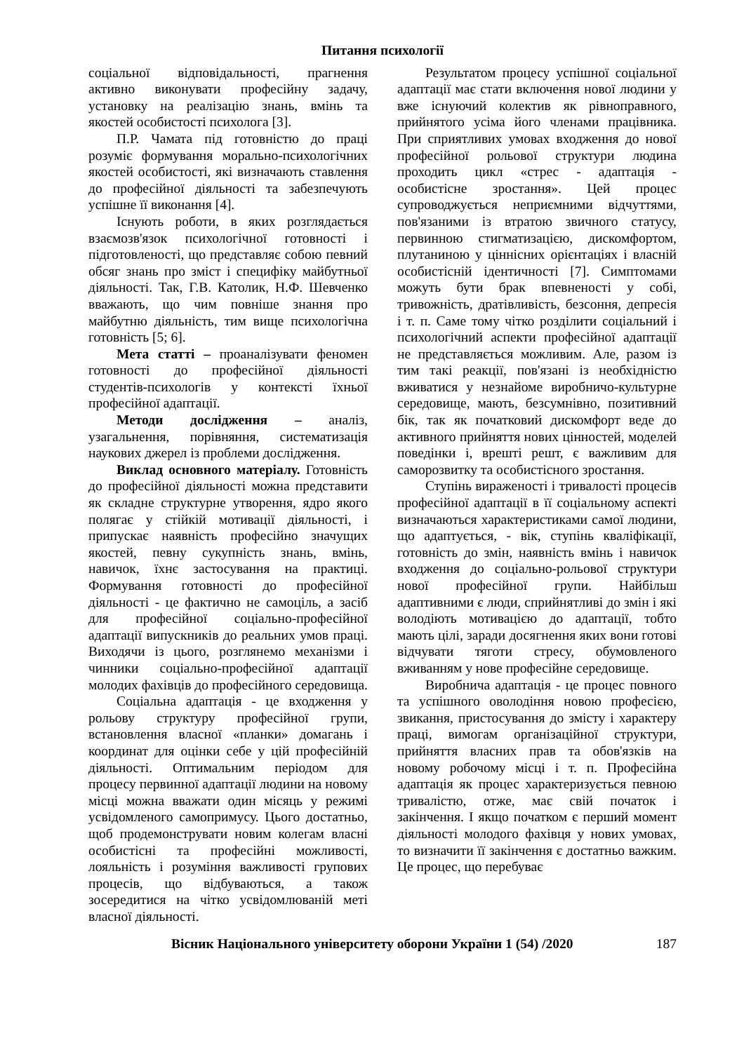Питання психології
соціальної відповідальності, прагнення активно виконувати професійну задачу, установку на реалізацію знань, вмінь та якостей особистості психолога [3].
П.Р. Чамата під готовністю до праці розуміє формування морально-психологічних якостей особистості, які визначають ставлення до професійної діяльності та забезпечують успішне її виконання [4].
Існують роботи, в яких розглядається взаємозв'язок психологічної готовності і підготовленості, що представляє собою певний обсяг знань про зміст і специфіку майбутньої діяльності. Так, Г.В. Католик, Н.Ф. Шевченко вважають, що чим повніше знання про майбутню діяльність, тим вище психологічна готовність [5; 6].
Мета статті – проаналізувати феномен готовності до професійної діяльності студентів-психологів у контексті їхньої професійної адаптації.
Методи дослідження – аналіз, узагальнення, порівняння, систематизація наукових джерел із проблеми дослідження.
Виклад основного матеріалу. Готовність до професійної діяльності можна представити як складне структурне утворення, ядро якого полягає у стійкій мотивації діяльності, і припускає наявність професійно значущих якостей, певну сукупність знань, вмінь, навичок, їхнє застосування на практиці. Формування готовності до професійної діяльності - це фактично не самоціль, а засіб для професійної соціально-професійної адаптації випускників до реальних умов праці. Виходячи із цього, розглянемо механізми і чинники соціально-професійної адаптації молодих фахівців до професійного середовища.
Соціальна адаптація - це входження у рольову структуру професійної групи, встановлення власної «планки» домагань і координат для оцінки себе у цій професійній діяльності. Оптимальним періодом для процесу первинної адаптації людини на новому місці можна вважати один місяць у режимі усвідомленого самопримусу. Цього достатньо, щоб продемонструвати новим колегам власні особистісні та професійні можливості, лояльність і розуміння важливості групових процесів, що відбуваються, а також зосередитися на чітко усвідомлюваній меті власної діяльності.
Результатом процесу успішної соціальної адаптації має стати включення нової людини у вже існуючий колектив як рівноправного, прийнятого усіма його членами працівника. При сприятливих умовах входження до нової професійної рольової структури людина проходить цикл «стрес - адаптація - особистісне зростання». Цей процес супроводжується неприємними відчуттями, пов'язаними із втратою звичного статусу, первинною стигматизацією, дискомфортом, плутаниною у ціннісних орієнтаціях і власній особистісній ідентичності [7]. Симптомами можуть бути брак впевненості у собі, тривожність, дратівливість, безсоння, депресія і т. п. Саме тому чітко розділити соціальний і психологічний аспекти професійної адаптації не представляється можливим. Але, разом із тим такі реакції, пов'язані із необхідністю вживатися у незнайоме виробничо-культурне середовище, мають, безсумнівно, позитивний бік, так як початковий дискомфорт веде до активного прийняття нових цінностей, моделей поведінки і, врешті решт, є важливим для саморозвитку та особистісного зростання.
Ступінь вираженості і тривалості процесів професійної адаптації в її соціальному аспекті визначаються характеристиками самої людини, що адаптується, - вік, ступінь кваліфікації, готовність до змін, наявність вмінь і навичок входження до соціально-рольової структури нової професійної групи. Найбільш адаптивними є люди, сприйнятливі до змін і які володіють мотивацією до адаптації, тобто мають цілі, заради досягнення яких вони готові відчувати тяготи стресу, обумовленого вживанням у нове професійне середовище.
Виробнича адаптація - це процес повного та успішного оволодіння новою професією, звикання, пристосування до змісту і характеру праці, вимогам організаційної структури, прийняття власних прав та обов'язків на новому робочому місці і т. п. Професійна адаптація як процес характеризується певною тривалістю, отже, має свій початок і закінчення. І якщо початком є перший момент діяльності молодого фахівця у нових умовах, то визначити її закінчення є достатньо важким. Це процес, що перебуває
Вісник Національного університету оборони України 1 (54) /2020 187